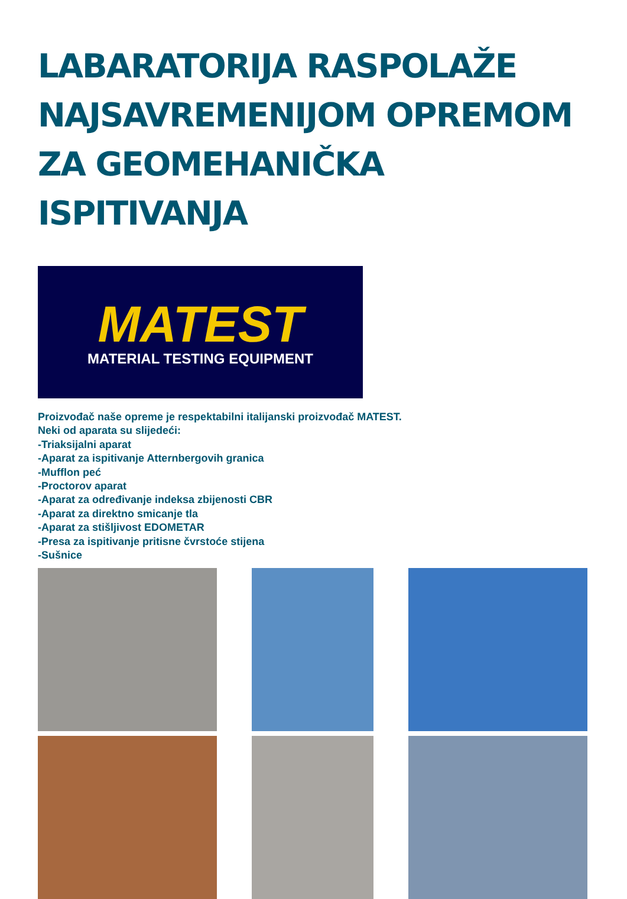LABARATORIJA RASPOLAŽE
NAJSAVREMENIJOM OPREMOM
ZA GEOMEHANIČKA ISPITIVANJA
MATEST
MATERIAL TESTING EQUIPMENT
Proizvođač naše opreme je respektabilni italijanski proizvođač MATEST.
Neki od aparata su slijedeći:
-Triaksijalni aparat
-Aparat za ispitivanje Atternbergovih granica
-Mufflon peć
-Proctorov aparat
-Aparat za određivanje indeksa zbijenosti CBR
-Aparat za direktno smicanje tla
-Aparat za stišljivost EDOMETAR
-Presa za ispitivanje pritisne čvrstoće stijena
-Sušnice